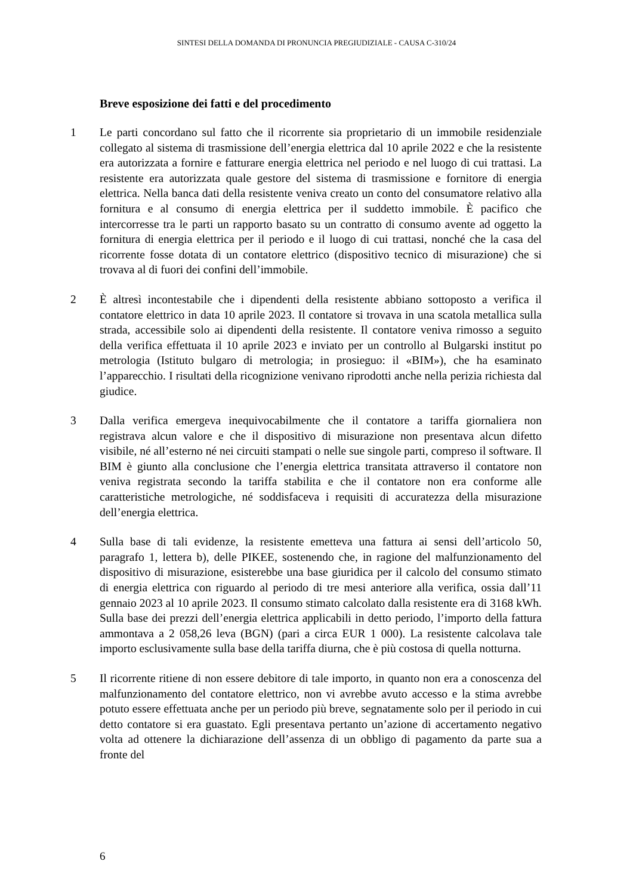SINTESI DELLA DOMANDA DI PRONUNCIA PREGIUDIZIALE - CAUSA C-310/24
Breve esposizione dei fatti e del procedimento
1 Le parti concordano sul fatto che il ricorrente sia proprietario di un immobile residenziale collegato al sistema di trasmissione dell’energia elettrica dal 10 aprile 2022 e che la resistente era autorizzata a fornire e fatturare energia elettrica nel periodo e nel luogo di cui trattasi. La resistente era autorizzata quale gestore del sistema di trasmissione e fornitore di energia elettrica. Nella banca dati della resistente veniva creato un conto del consumatore relativo alla fornitura e al consumo di energia elettrica per il suddetto immobile. È pacifico che intercorresse tra le parti un rapporto basato su un contratto di consumo avente ad oggetto la fornitura di energia elettrica per il periodo e il luogo di cui trattasi, nonché che la casa del ricorrente fosse dotata di un contatore elettrico (dispositivo tecnico di misurazione) che si trovava al di fuori dei confini dell’immobile.
2 È altresì incontestabile che i dipendenti della resistente abbiano sottoposto a verifica il contatore elettrico in data 10 aprile 2023. Il contatore si trovava in una scatola metallica sulla strada, accessibile solo ai dipendenti della resistente. Il contatore veniva rimosso a seguito della verifica effettuata il 10 aprile 2023 e inviato per un controllo al Bulgarski institut po metrologia (Istituto bulgaro di metrologia; in prosieguo: il «BIM»), che ha esaminato l’apparecchio. I risultati della ricognizione venivano riprodotti anche nella perizia richiesta dal giudice.
3 Dalla verifica emergeva inequivocabilmente che il contatore a tariffa giornaliera non registrava alcun valore e che il dispositivo di misurazione non presentava alcun difetto visibile, né all’esterno né nei circuiti stampati o nelle sue singole parti, compreso il software. Il BIM è giunto alla conclusione che l’energia elettrica transitata attraverso il contatore non veniva registrata secondo la tariffa stabilita e che il contatore non era conforme alle caratteristiche metrologiche, né soddisfaceva i requisiti di accuratezza della misurazione dell’energia elettrica.
4 Sulla base di tali evidenze, la resistente emetteva una fattura ai sensi dell’articolo 50, paragrafo 1, lettera b), delle PIKEE, sostenendo che, in ragione del malfunzionamento del dispositivo di misurazione, esisterebbe una base giuridica per il calcolo del consumo stimato di energia elettrica con riguardo al periodo di tre mesi anteriore alla verifica, ossia dall’11 gennaio 2023 al 10 aprile 2023. Il consumo stimato calcolato dalla resistente era di 3168 kWh. Sulla base dei prezzi dell’energia elettrica applicabili in detto periodo, l’importo della fattura ammontava a 2 058,26 leva (BGN) (pari a circa EUR 1 000). La resistente calcolava tale importo esclusivamente sulla base della tariffa diurna, che è più costosa di quella notturna.
5 Il ricorrente ritiene di non essere debitore di tale importo, in quanto non era a conoscenza del malfunzionamento del contatore elettrico, non vi avrebbe avuto accesso e la stima avrebbe potuto essere effettuata anche per un periodo più breve, segnatamente solo per il periodo in cui detto contatore si era guastato. Egli presentava pertanto un’azione di accertamento negativo volta ad ottenere la dichiarazione dell’assenza di un obbligo di pagamento da parte sua a fronte del
6